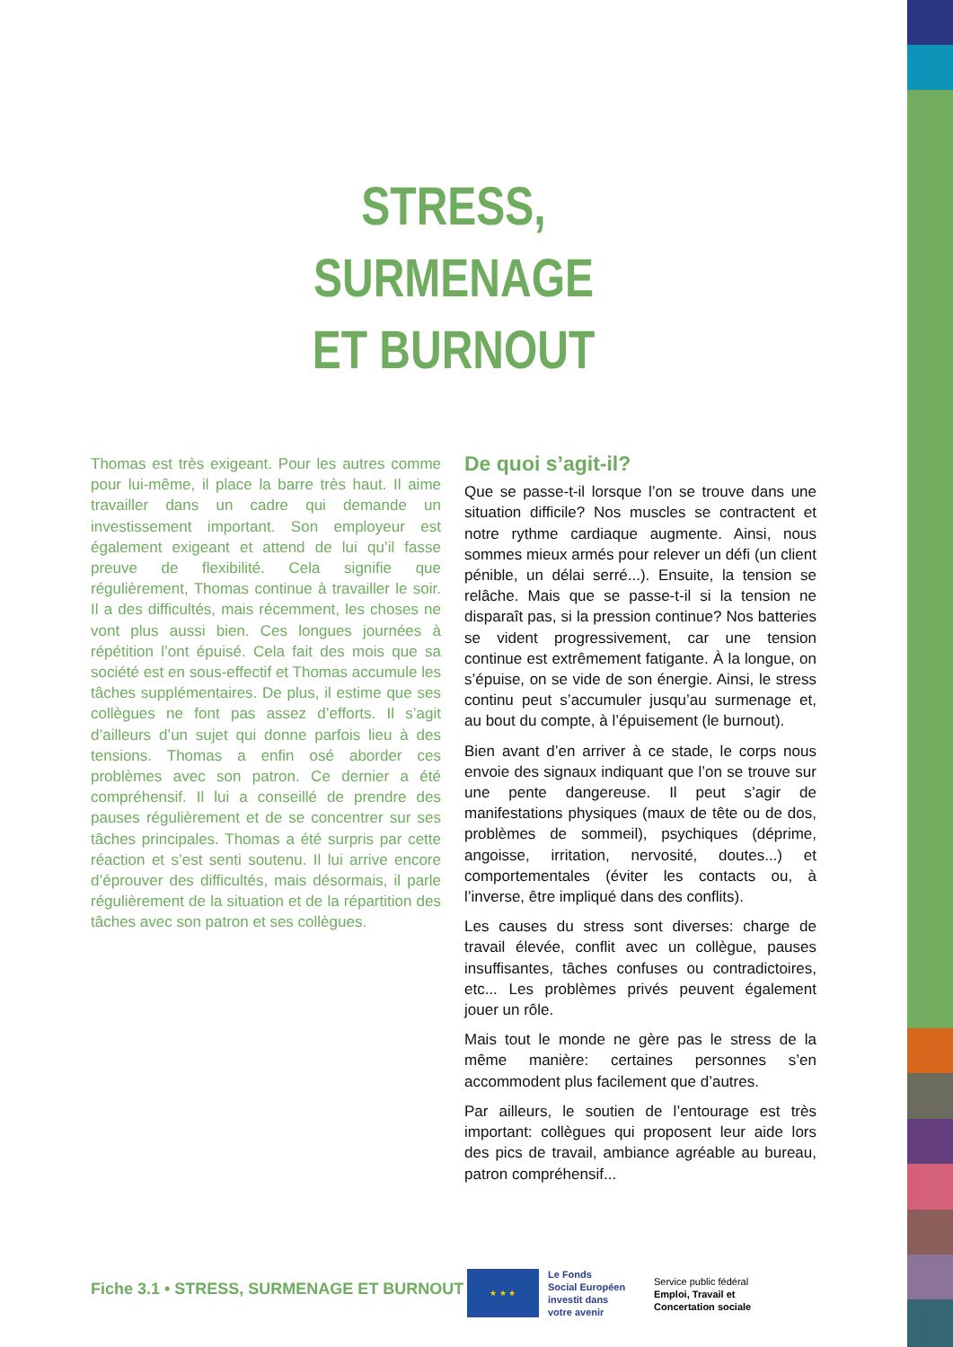STRESS,
SURMENAGE
ET BURNOUT
Thomas est très exigeant. Pour les autres comme pour lui-même, il place la barre très haut. Il aime travailler dans un cadre qui demande un investissement important. Son employeur est également exigeant et attend de lui qu’il fasse preuve de flexibilité. Cela signifie que régulièrement, Thomas continue à travailler le soir. Il a des difficultés, mais récemment, les choses ne vont plus aussi bien. Ces longues journées à répétition l’ont épuisé. Cela fait des mois que sa société est en sous-effectif et Thomas accumule les tâches supplémentaires. De plus, il estime que ses collègues ne font pas assez d’efforts. Il s’agit d’ailleurs d’un sujet qui donne parfois lieu à des tensions. Thomas a enfin osé aborder ces problèmes avec son patron. Ce dernier a été compréhensif. Il lui a conseillé de prendre des pauses régulièrement et de se concentrer sur ses tâches principales. Thomas a été surpris par cette réaction et s’est senti soutenu. Il lui arrive encore d’éprouver des difficultés, mais désormais, il parle régulièrement de la situation et de la répartition des tâches avec son patron et ses collègues.
De quoi s’agit-il?
Que se passe-t-il lorsque l’on se trouve dans une situation difficile? Nos muscles se contractent et notre rythme cardiaque augmente. Ainsi, nous sommes mieux armés pour relever un défi (un client pénible, un délai serré...). Ensuite, la tension se relâche. Mais que se passe-t-il si la tension ne disparaît pas, si la pression continue? Nos batteries se vident progressivement, car une tension continue est extrêmement fatigante. À la longue, on s’épuise, on se vide de son énergie. Ainsi, le stress continu peut s’accumuler jusqu’au surmenage et, au bout du compte, à l’épuisement (le burnout).
Bien avant d’en arriver à ce stade, le corps nous envoie des signaux indiquant que l’on se trouve sur une pente dangereuse. Il peut s’agir de manifestations physiques (maux de tête ou de dos, problèmes de sommeil), psychiques (déprime, angoisse, irritation, nervosité, doutes...) et comportementales (éviter les contacts ou, à l’inverse, être impliqué dans des conflits).
Les causes du stress sont diverses: charge de travail élevée, conflit avec un collègue, pauses insuffisantes, tâches confuses ou contradictoires, etc... Les problèmes privés peuvent également jouer un rôle.
Mais tout le monde ne gère pas le stress de la même manière: certaines personnes s’en accommodent plus facilement que d’autres.
Par ailleurs, le soutien de l’entourage est très important: collègues qui proposent leur aide lors des pics de travail, ambiance agréable au bureau, patron compréhensif...
Fiche 3.1 • STRESS, SURMENAGE ET BURNOUT
★ ★ ★
Le Fonds
Social Européen
investit dans
votre avenir
Service public fédéral
Emploi, Travail et
Concertation sociale